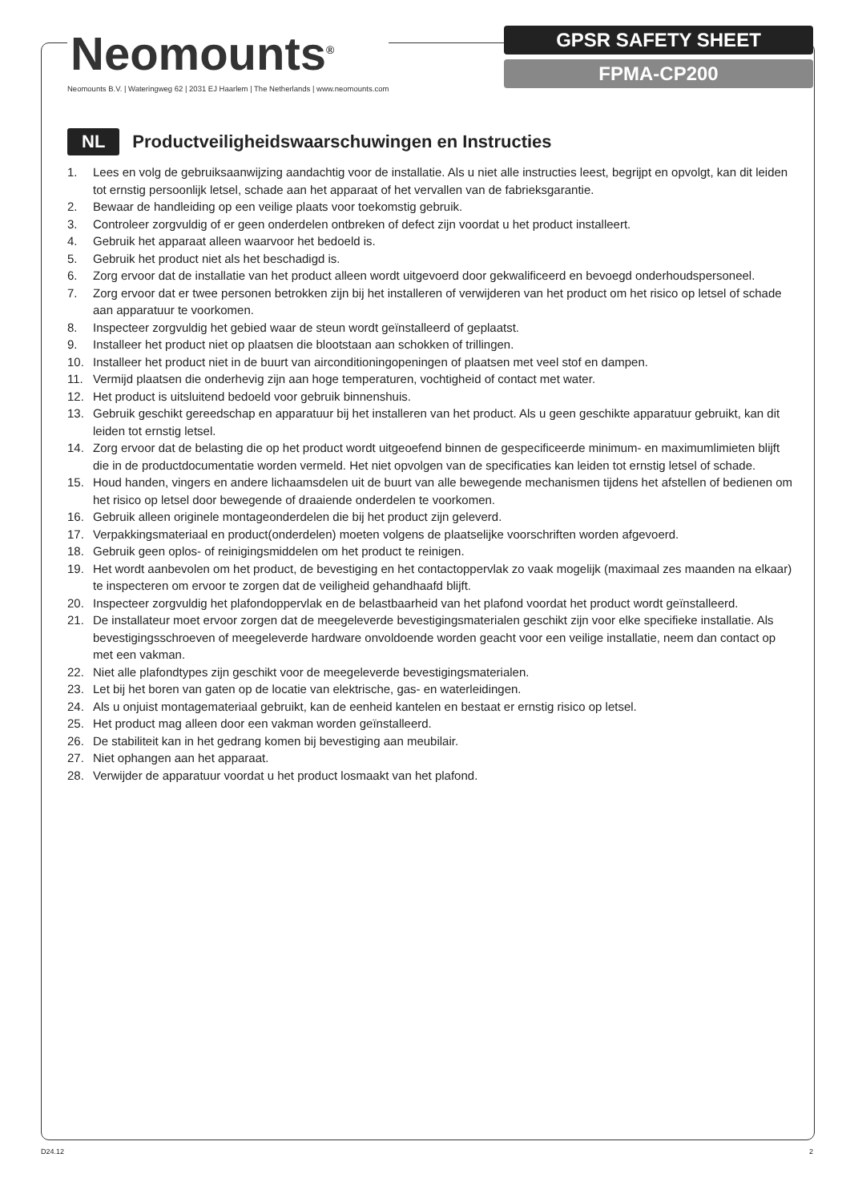Neomounts<sup>®</sup>
Neomounts B.V. | Wateringweg 62 | 2031 EJ Haarlem | The Netherlands | www.neomounts.com
GPSR SAFETY SHEET
FPMA-CP200
NL
Productveiligheidswaarschuwingen en Instructies
1. Lees en volg de gebruiksaanwijzing aandachtig voor de installatie. Als u niet alle instructies leest, begrijpt en opvolgt, kan dit leiden tot ernstig persoonlijk letsel, schade aan het apparaat of het vervallen van de fabrieksgarantie.
2. Bewaar de handleiding op een veilige plaats voor toekomstig gebruik.
3. Controleer zorgvuldig of er geen onderdelen ontbreken of defect zijn voordat u het product installeert.
4. Gebruik het apparaat alleen waarvoor het bedoeld is.
5. Gebruik het product niet als het beschadigd is.
6. Zorg ervoor dat de installatie van het product alleen wordt uitgevoerd door gekwalificeerd en bevoegd onderhoudspersoneel.
7. Zorg ervoor dat er twee personen betrokken zijn bij het installeren of verwijderen van het product om het risico op letsel of schade aan apparatuur te voorkomen.
8. Inspecteer zorgvuldig het gebied waar de steun wordt geïnstalleerd of geplaatst.
9. Installeer het product niet op plaatsen die blootstaan aan schokken of trillingen.
10. Installeer het product niet in de buurt van airconditioningopeningen of plaatsen met veel stof en dampen.
11. Vermijd plaatsen die onderhevig zijn aan hoge temperaturen, vochtigheid of contact met water.
12. Het product is uitsluitend bedoeld voor gebruik binnenshuis.
13. Gebruik geschikt gereedschap en apparatuur bij het installeren van het product. Als u geen geschikte apparatuur gebruikt, kan dit leiden tot ernstig letsel.
14. Zorg ervoor dat de belasting die op het product wordt uitgeoefend binnen de gespecificeerde minimum- en maximumlimieten blijft die in de productdocumentatie worden vermeld. Het niet opvolgen van de specificaties kan leiden tot ernstig letsel of schade.
15. Houd handen, vingers en andere lichaamsdelen uit de buurt van alle bewegende mechanismen tijdens het afstellen of bedienen om het risico op letsel door bewegende of draaiende onderdelen te voorkomen.
16. Gebruik alleen originele montageonderdelen die bij het product zijn geleverd.
17. Verpakkingsmateriaal en product(onderdelen) moeten volgens de plaatselijke voorschriften worden afgevoerd.
18. Gebruik geen oplos- of reinigingsmiddelen om het product te reinigen.
19. Het wordt aanbevolen om het product, de bevestiging en het contactoppervlak zo vaak mogelijk (maximaal zes maanden na elkaar) te inspecteren om ervoor te zorgen dat de veiligheid gehandhaafd blijft.
20. Inspecteer zorgvuldig het plafondoppervlak en de belastbaarheid van het plafond voordat het product wordt geïnstalleerd.
21. De installateur moet ervoor zorgen dat de meegeleverde bevestigingsmaterialen geschikt zijn voor elke specifieke installatie. Als bevestigingsschroeven of meegeleverde hardware onvoldoende worden geacht voor een veilige installatie, neem dan contact op met een vakman.
22. Niet alle plafondtypes zijn geschikt voor de meegeleverde bevestigingsmaterialen.
23. Let bij het boren van gaten op de locatie van elektrische, gas- en waterleidingen.
24. Als u onjuist montagemateriaal gebruikt, kan de eenheid kantelen en bestaat er ernstig risico op letsel.
25. Het product mag alleen door een vakman worden geïnstalleerd.
26. De stabiliteit kan in het gedrang komen bij bevestiging aan meubilair.
27. Niet ophangen aan het apparaat.
28. Verwijder de apparatuur voordat u het product losmaakt van het plafond.
D24.12 2